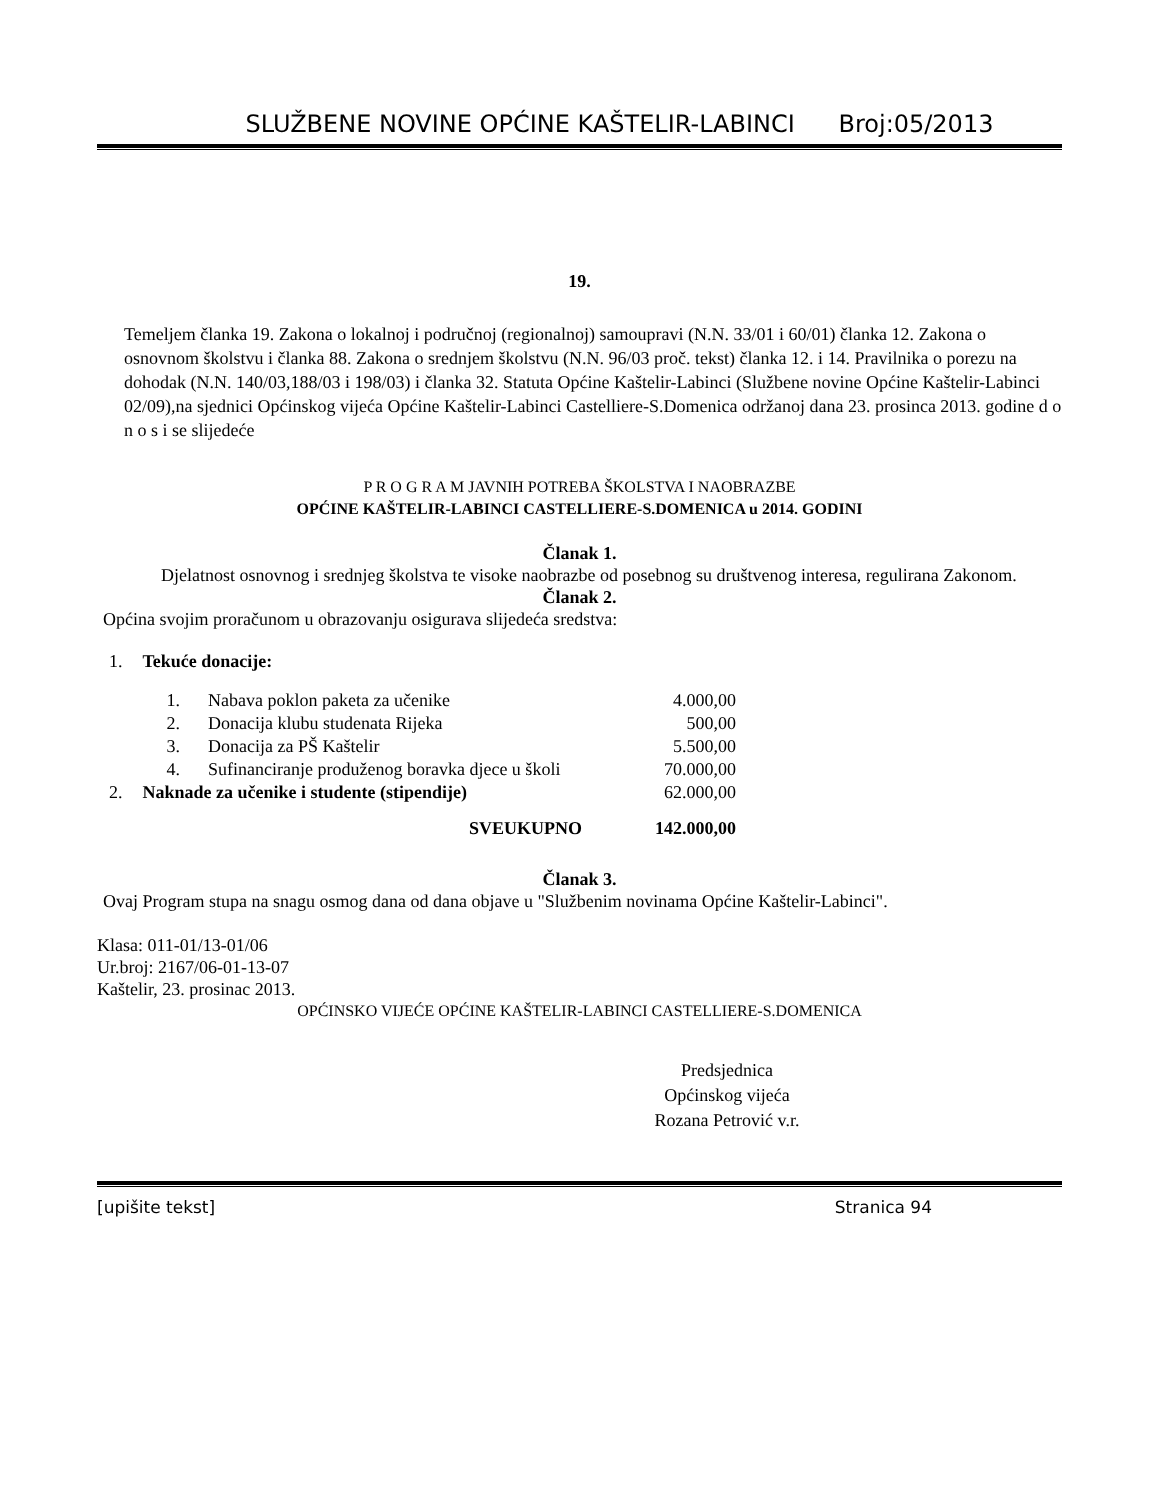SLUŽBENE NOVINE OPĆINE KAŠTELIR-LABINCI Broj:05/2013
19.
Temeljem članka 19. Zakona o lokalnoj i područnoj (regionalnoj) samoupravi (N.N. 33/01 i 60/01) članka 12. Zakona o osnovnom školstvu i članka 88. Zakona o srednjem školstvu (N.N. 96/03 proč. tekst) članka 12. i 14. Pravilnika o porezu na dohodak (N.N. 140/03,188/03 i 198/03) i članka 32. Statuta Općine Kaštelir-Labinci (Službene novine Općine Kaštelir-Labinci 02/09),na sjednici Općinskog vijeća Općine Kaštelir-Labinci Castelliere-S.Domenica održanoj dana 23. prosinca 2013. godine d o n o s i se slijedeće
P R O G R A M JAVNIH POTREBA ŠKOLSTVA I NAOBRAZBE
OPĆINE KAŠTELIR-LABINCI CASTELLIERE-S.DOMENICA u 2014. GODINI
Članak 1.
Djelatnost osnovnog i srednjeg školstva te visoke naobrazbe od posebnog su društvenog interesa, regulirana Zakonom.
Članak 2.
Općina svojim proračunom u obrazovanju osigurava slijedeća sredstva:
| 1. | Tekuće donacije: | | |
| | 1. | Nabava poklon paketa za učenike | 4.000,00 |
| | 2. | Donacija klubu studenata Rijeka | 500,00 |
| | 3. | Donacija za PŠ Kaštelir | 5.500,00 |
| | 4. | Sufinanciranje produženog boravka djece u školi | 70.000,00 |
| 2. | Naknade za učenike i studente (stipendije) | | 62.000,00 |
| SVEUKUPNO | | | 142.000,00 |
Članak 3.
Ovaj Program stupa na snagu osmog dana od dana objave u "Službenim novinama Općine Kaštelir-Labinci".
Klasa: 011-01/13-01/06
Ur.broj: 2167/06-01-13-07
Kaštelir, 23. prosinac 2013.
OPĆINSKO VIJEĆE OPĆINE KAŠTELIR-LABINCI CASTELLIERE-S.DOMENICA
Predsjednica
Općinskog vijeća
Rozana Petrović v.r.
[upišite tekst] Stranica 94